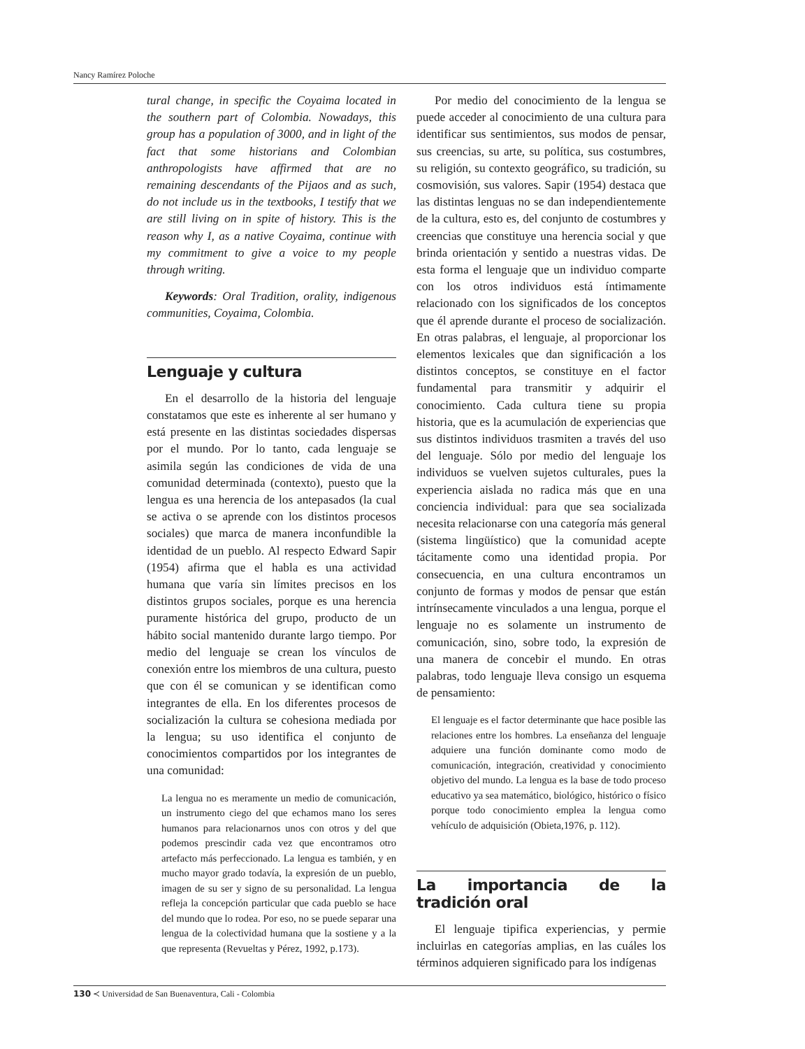Nancy Ramírez Poloche
tural change, in specific the Coyaima located in the southern part of Colombia. Nowadays, this group has a population of 3000, and in light of the fact that some historians and Colombian anthropologists have affirmed that are no remaining descendants of the Pijaos and as such, do not include us in the textbooks, I testify that we are still living on in spite of history. This is the reason why I, as a native Coyaima, continue with my commitment to give a voice to my people through writing.
Keywords: Oral Tradition, orality, indigenous communities, Coyaima, Colombia.
Lenguaje y cultura
En el desarrollo de la historia del lenguaje constatamos que este es inherente al ser humano y está presente en las distintas sociedades dispersas por el mundo. Por lo tanto, cada lenguaje se asimila según las condiciones de vida de una comunidad determinada (contexto), puesto que la lengua es una herencia de los antepasados (la cual se activa o se aprende con los distintos procesos sociales) que marca de manera inconfundible la identidad de un pueblo. Al respecto Edward Sapir (1954) afirma que el habla es una actividad humana que varía sin límites precisos en los distintos grupos sociales, porque es una herencia puramente histórica del grupo, producto de un hábito social mantenido durante largo tiempo. Por medio del lenguaje se crean los vínculos de conexión entre los miembros de una cultura, puesto que con él se comunican y se identifican como integrantes de ella. En los diferentes procesos de socialización la cultura se cohesiona mediada por la lengua; su uso identifica el conjunto de conocimientos compartidos por los integrantes de una comunidad:
La lengua no es meramente un medio de comunicación, un instrumento ciego del que echamos mano los seres humanos para relacionarnos unos con otros y del que podemos prescindir cada vez que encontramos otro artefacto más perfeccionado. La lengua es también, y en mucho mayor grado todavía, la expresión de un pueblo, imagen de su ser y signo de su personalidad. La lengua refleja la concepción particular que cada pueblo se hace del mundo que lo rodea. Por eso, no se puede separar una lengua de la colectividad humana que la sostiene y a la que representa (Revueltas y Pérez, 1992, p.173).
Por medio del conocimiento de la lengua se puede acceder al conocimiento de una cultura para identificar sus sentimientos, sus modos de pensar, sus creencias, su arte, su política, sus costumbres, su religión, su contexto geográfico, su tradición, su cosmovisión, sus valores. Sapir (1954) destaca que las distintas lenguas no se dan independientemente de la cultura, esto es, del conjunto de costumbres y creencias que constituye una herencia social y que brinda orientación y sentido a nuestras vidas. De esta forma el lenguaje que un individuo comparte con los otros individuos está íntimamente relacionado con los significados de los conceptos que él aprende durante el proceso de socialización. En otras palabras, el lenguaje, al proporcionar los elementos lexicales que dan significación a los distintos conceptos, se constituye en el factor fundamental para transmitir y adquirir el conocimiento. Cada cultura tiene su propia historia, que es la acumulación de experiencias que sus distintos individuos trasmiten a través del uso del lenguaje. Sólo por medio del lenguaje los individuos se vuelven sujetos culturales, pues la experiencia aislada no radica más que en una conciencia individual: para que sea socializada necesita relacionarse con una categoría más general (sistema lingüístico) que la comunidad acepte tácitamente como una identidad propia. Por consecuencia, en una cultura encontramos un conjunto de formas y modos de pensar que están intrínsecamente vinculados a una lengua, porque el lenguaje no es solamente un instrumento de comunicación, sino, sobre todo, la expresión de una manera de concebir el mundo. En otras palabras, todo lenguaje lleva consigo un esquema de pensamiento:
El lenguaje es el factor determinante que hace posible las relaciones entre los hombres. La enseñanza del lenguaje adquiere una función dominante como modo de comunicación, integración, creatividad y conocimiento objetivo del mundo. La lengua es la base de todo proceso educativo ya sea matemático, biológico, histórico o físico porque todo conocimiento emplea la lengua como vehículo de adquisición (Obieta,1976, p. 112).
La importancia de la tradición oral
El lenguaje tipifica experiencias, y permie incluirlas en categorías amplias, en las cuáles los términos adquieren significado para los indígenas
130 ≺ Universidad de San Buenaventura, Cali - Colombia